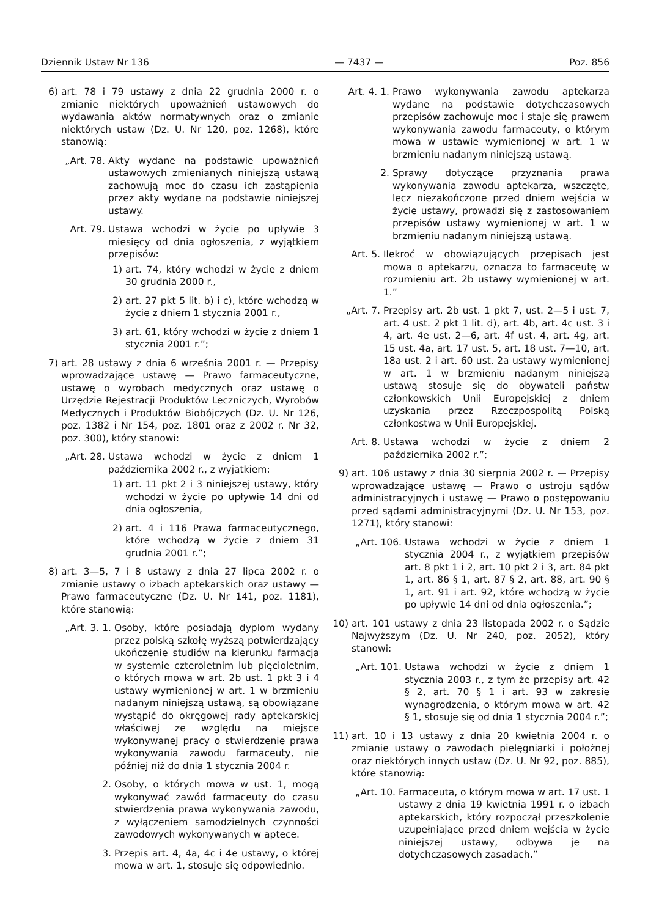Dziennik Ustaw Nr 136 — 7437 — Poz. 856
6) art. 78 i 79 ustawy z dnia 22 grudnia 2000 r. o zmianie niektórych upoważnień ustawowych do wydawania aktów normatywnych oraz o zmianie niektórych ustaw (Dz. U. Nr 120, poz. 1268), które stanowią:
„Art. 78. Akty wydane na podstawie upoważnień ustawowych zmienianych niniejszą ustawą zachowują moc do czasu ich zastąpienia przez akty wydane na podstawie niniejszej ustawy.
Art. 79. Ustawa wchodzi w życie po upływie 3 miesięcy od dnia ogłoszenia, z wyjątkiem przepisów:
1) art. 74, który wchodzi w życie z dniem 30 grudnia 2000 r.,
2) art. 27 pkt 5 lit. b) i c), które wchodzą w życie z dniem 1 stycznia 2001 r.,
3) art. 61, który wchodzi w życie z dniem 1 stycznia 2001 r.”;
7) art. 28 ustawy z dnia 6 września 2001 r. — Przepisy wprowadzające ustawę — Prawo farmaceutyczne, ustawę o wyrobach medycznych oraz ustawę o Urzędzie Rejestracji Produktów Leczniczych, Wyrobów Medycznych i Produktów Biobójczych (Dz. U. Nr 126, poz. 1382 i Nr 154, poz. 1801 oraz z 2002 r. Nr 32, poz. 300), który stanowi:
„Art. 28. Ustawa wchodzi w życie z dniem 1 października 2002 r., z wyjątkiem:
1) art. 11 pkt 2 i 3 niniejszej ustawy, który wchodzi w życie po upływie 14 dni od dnia ogłoszenia,
2) art. 4 i 116 Prawa farmaceutycznego, które wchodzą w życie z dniem 31 grudnia 2001 r.”;
8) art. 3—5, 7 i 8 ustawy z dnia 27 lipca 2002 r. o zmianie ustawy o izbach aptekarskich oraz ustawy — Prawo farmaceutyczne (Dz. U. Nr 141, poz. 1181), które stanowią:
„Art. 3. 1. Osoby, które posiadają dyplom wydany przez polską szkołę wyższą potwierdzający ukończenie studiów na kierunku farmacja w systemie czteroletnim lub pięcioletnim, o których mowa w art. 2b ust. 1 pkt 3 i 4 ustawy wymienionej w art. 1 w brzmieniu nadanym niniejszą ustawą, są obowiązane wystąpić do okręgowej rady aptekarskiej właściwej ze względu na miejsce wykonywanej pracy o stwierdzenie prawa wykonywania zawodu farmaceuty, nie później niż do dnia 1 stycznia 2004 r.
2. Osoby, o których mowa w ust. 1, mogą wykonywać zawód farmaceuty do czasu stwierdzenia prawa wykonywania zawodu, z wyłączeniem samodzielnych czynności zawodowych wykonywanych w aptece.
3. Przepis art. 4, 4a, 4c i 4e ustawy, o której mowa w art. 1, stosuje się odpowiednio.
Art. 4. 1. Prawo wykonywania zawodu aptekarza wydane na podstawie dotychczasowych przepisów zachowuje moc i staje się prawem wykonywania zawodu farmaceuty, o którym mowa w ustawie wymienionej w art. 1 w brzmieniu nadanym niniejszą ustawą.
2. Sprawy dotyczące przyznania prawa wykonywania zawodu aptekarza, wszczęte, lecz niezakończone przed dniem wejścia w życie ustawy, prowadzi się z zastosowaniem przepisów ustawy wymienionej w art. 1 w brzmieniu nadanym niniejszą ustawą.
Art. 5. Ilekroć w obowiązujących przepisach jest mowa o aptekarzu, oznacza to farmaceutę w rozumieniu art. 2b ustawy wymienionej w art. 1.”
„Art. 7. Przepisy art. 2b ust. 1 pkt 7, ust. 2—5 i ust. 7, art. 4 ust. 2 pkt 1 lit. d), art. 4b, art. 4c ust. 3 i 4, art. 4e ust. 2—6, art. 4f ust. 4, art. 4g, art. 15 ust. 4a, art. 17 ust. 5, art. 18 ust. 7—10, art. 18a ust. 2 i art. 60 ust. 2a ustawy wymienionej w art. 1 w brzmieniu nadanym niniejszą ustawą stosuje się do obywateli państw członkowskich Unii Europejskiej z dniem uzyskania przez Rzeczpospolitą Polską członkostwa w Unii Europejskiej.
Art. 8. Ustawa wchodzi w życie z dniem 2 października 2002 r.”;
9) art. 106 ustawy z dnia 30 sierpnia 2002 r. — Przepisy wprowadzające ustawę — Prawo o ustroju sądów administracyjnych i ustawę — Prawo o postępowaniu przed sądami administracyjnymi (Dz. U. Nr 153, poz. 1271), który stanowi:
„Art. 106. Ustawa wchodzi w życie z dniem 1 stycznia 2004 r., z wyjątkiem przepisów art. 8 pkt 1 i 2, art. 10 pkt 2 i 3, art. 84 pkt 1, art. 86 § 1, art. 87 § 2, art. 88, art. 90 § 1, art. 91 i art. 92, które wchodzą w życie po upływie 14 dni od dnia ogłoszenia.”;
10) art. 101 ustawy z dnia 23 listopada 2002 r. o Sądzie Najwyższym (Dz. U. Nr 240, poz. 2052), który stanowi:
„Art. 101. Ustawa wchodzi w życie z dniem 1 stycznia 2003 r., z tym że przepisy art. 42 § 2, art. 70 § 1 i art. 93 w zakresie wynagrodzenia, o którym mowa w art. 42 § 1, stosuje się od dnia 1 stycznia 2004 r.”;
11) art. 10 i 13 ustawy z dnia 20 kwietnia 2004 r. o zmianie ustawy o zawodach pielęgniarki i położnej oraz niektórych innych ustaw (Dz. U. Nr 92, poz. 885), które stanowią:
„Art. 10. Farmaceuta, o którym mowa w art. 17 ust. 1 ustawy z dnia 19 kwietnia 1991 r. o izbach aptekarskich, który rozpoczął przeszkolenie uzupełniające przed dniem wejścia w życie niniejszej ustawy, odbywa je na dotychczasowych zasadach.”